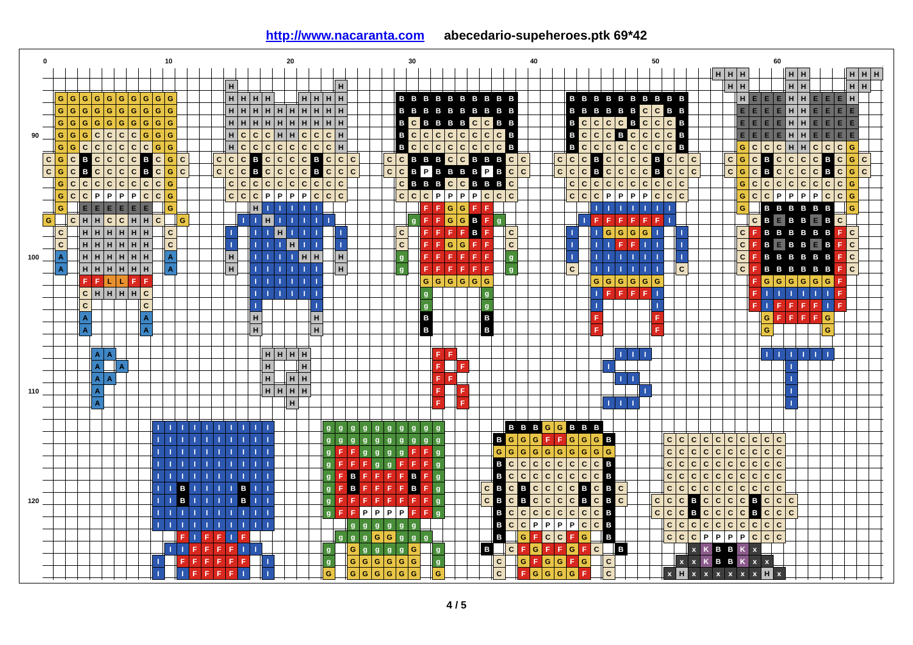http://www.nacaranta.com abecedario-supeheroes.ptk 69*42
| | 0 | | | | | | | | | | 10 | | | | | | | | | | 20 | | | | | | | | | | 30 | | | | | | | | | | 40 | | | | | | | | | | 50 | | | | | | | | | | 60 | | | | | | | | |
| --- | --- | --- | --- | --- | --- | --- | --- | --- | --- | --- | --- | --- | --- | --- | --- | --- | --- | --- | --- | --- | --- | --- | --- | --- | --- | --- | --- | --- | --- | --- | --- | --- | --- | --- | --- | --- | --- | --- | --- | --- | --- | --- | --- | --- | --- | --- | --- | --- | --- | --- | --- | --- | --- | --- | --- | --- | --- | --- | --- | --- | --- | --- | --- | --- | --- | --- | --- | --- | --- |
| | | | | | | | | | | | | | | | | | | | | | | | | | | | | | | | | | | | | | | | | | | | | | | | | | | | | | | | | H | H | H | | | | H | H | | | | H | H | H |
| | | | | | | | | | | | | | | | | H | | | | | | | | | H | | | | | | | | | | | | | | | | | | | | | | | | | | | | | | | | H | H | | | | H | H | | | | H | H | |
| | | G | G | G | G | G | G | G | G | G | G | | | | | H | H | H | H | | | H | H | H | H | | | | | B | B | B | B | B | B | B | B | B | B | | | | | B | B | B | B | B | B | B | B | B | B | | | | | H | E | E | E | H | H | E | E | E | H | | |
| | | G | G | G | G | G | G | G | G | G | G | | | | | H | H | H | H | H | H | H | H | H | H | | | | | B | B | B | B | B | B | B | B | B | B | | | | | B | B | B | B | B | B | C | C | B | B | | | | | E | E | E | E | H | H | E | E | E | E | | |
| | | G | G | G | G | G | G | G | G | G | G | | | | | H | H | H | H | H | H | H | H | H | H | | | | | B | C | B | B | B | B | C | C | B | B | | | | | B | C | C | C | C | B | C | C | C | B | | | | | E | E | E | E | H | H | E | E | E | E | | |
| 90 | | G | G | G | C | C | C | C | G | G | G | | | | | H | C | C | C | H | H | C | C | C | H | | | | | B | C | C | C | C | C | C | C | C | B | | | | | B | C | C | C | B | C | C | C | C | B | | | | | E | E | E | E | H | H | E | E | E | E | | |
| | | G | G | C | C | C | C | C | C | G | G | | | | | H | C | C | C | C | C | C | C | C | H | | | | | B | C | C | C | C | C | C | C | C | B | | | | | B | C | C | C | C | C | C | C | C | B | | | | | G | C | C | C | H | H | C | C | C | G | | |
| | C | G | C | B | C | C | C | C | B | C | G | C | | | C | C | C | B | C | C | C | C | B | C | C | C | | | C | C | B | B | B | C | C | B | B | B | C | C | | | C | C | C | B | C | C | C | C | B | C | C | C | | | C | G | C | B | C | C | C | C | B | C | G | C | |
| | C | G | C | B | C | C | C | C | B | C | G | C | | | C | C | C | B | C | C | C | C | B | C | C | C | | | C | C | B | P | B | B | B | B | P | B | C | C | | | C | C | C | B | C | C | C | C | B | C | C | C | | | C | G | C | B | C | C | C | C | B | C | G | C | |
| | | G | C | C | C | C | C | C | C | C | G | | | | | C | C | C | C | C | C | C | C | C | C | | | | | C | B | B | B | C | C | B | B | B | C | | | | | C | C | C | C | C | C | C | C | C | C | | | | | G | C | C | C | C | C | C | C | C | G | | |
| | | G | C | C | P | P | P | P | C | C | G | | | | | C | C | C | P | P | P | P | C | C | C | | | | | C | C | C | P | P | P | P | C | C | C | | | | | C | C | C | P | P | P | P | C | C | C | | | | | G | C | C | P | P | P | P | C | C | G | | |
| | | G | | E | E | E | E | E | E | | G | | | | | | | H | I | I | I | I | I | | | | | | | | | F | F | G | G | F | F | | | | | | | | | I | I | I | I | I | I | I | | | | | | G | | B | B | B | B | B | B | | G | | |
| | G | | C | H | H | C | C | H | H | C | | G | | | | | I | I | H | I | I | I | I | I | | | | | | | g | F | F | G | G | B | F | g | | | | | | | I | F | F | F | F | F | F | I | | | | | | | C | B | E | B | B | E | B | C | | | |
| | | C | | H | H | H | H | H | H | | C | | | | | I | | I | I | H | I | I | I | | I | | | | | C | | F | F | F | F | B | F | | C | | | | | I | | I | G | G | G | G | I | | I | | | | | C | F | B | B | B | B | B | B | F | C | | |
| | | C | | H | H | H | H | H | H | | C | | | | | I | | I | I | I | H | I | I | | I | | | | | C | | F | F | G | G | F | F | | C | | | | | I | | I | I | F | F | I | I | | I | | | | | C | F | B | E | B | B | E | B | F | C | | |
| 100 | | A | | H | H | H | H | H | H | | A | | | | | H | | I | I | I | I | H | H | | H | | | | | g | | F | F | F | F | F | F | | g | | | | | I | | I | I | I | I | I | I | | I | | | | | C | F | B | B | B | B | B | B | F | C | | |
| | | A | | H | H | H | H | H | H | | A | | | | | H | | I | I | I | I | I | I | | H | | | | | g | | F | F | F | F | F | F | | g | | | | | C | | I | I | I | I | I | I | | C | | | | | C | F | B | B | B | B | B | B | F | C | | |
| | | | | F | F | L | L | F | F | | | | | | | | | I | I | I | I | I | I | | | | | | | | | G | G | G | G | G | G | | | | | | | | | G | G | G | G | G | G | | | | | | | | F | G | G | G | G | G | G | F | | | |
| | | | | C | H | H | H | H | C | | | | | | | | | I | I | I | I | I | I | | | | | | | | | g | | | | | g | | | | | | | | | I | F | F | F | F | I | | | | | | | | F | I | I | I | I | I | I | F | | | |
| | | | | C | | | | | C | | | | | | | | | I | | | | | I | | | | | | | | | g | | | | | g | | | | | | | | | I | | | | | I | | | | | | | | F | I | F | F | F | F | I | F | | | |
| | | | | A | | | | | A | | | | | | | | | H | | | | | H | | | | | | | | | B | | | | | B | | | | | | | | | F | | | | | F | | | | | | | | | G | F | F | F | F | G | | | | |
| | | | | A | | | | | A | | | | | | | | | H | | | | | H | | | | | | | | | B | | | | | B | | | | | | | | | F | | | | | F | | | | | | | | | G | | | | | G | | | | |
| | | | | | A | A | | | | | | | | | | | | | H | H | H | H | | | | | | | | | | | F | F | | | | | | | | | | | | | | I | I | I | | | | | | | | | | I | I | I | I | I | I | | | | |
| | | | | | A | | A | | | | | | | | | | | | H | | | H | | | | | | | | | | | F | | F | | | | | | | | | | | | I | | | | | | | | | | | | | | | I | | | | | | | |
| | | | | | A | A | | | | | | | | | | | | | H | | H | H | | | | | | | | | | | F | F | | | | | | | | | | | | | | I | I | | | | | | | | | | | | | I | | | | | | | |
| 110 | | | | | A | | | | | | | | | | | | | | H | H | H | H | | | | | | | | | | | F | | F | | | | | | | | | | | | | | | I | | | | | | | | | | | | I | | | | | | | |
| | | | | | A | | | | | | | | | | | | | | | | H | | | | | | | | | | | | F | | F | | | | | | | | | | | | I | I | I | | | | | | | | | | | | | I | | | | | | | |
| | | | | | | | | | | I | I | I | I | I | I | I | I | I | I | | | | | g | g | g | g | g | g | g | g | g | g | | | | | | B | B | B | G | G | B | B | B | | | | | | | | | | | | | | | | | | | | | | | |
| | | | | | | | | | | I | I | I | I | I | I | I | I | I | I | | | | | g | g | g | g | g | g | g | g | g | g | | | | | B | G | G | G | F | F | G | G | G | B | | | | | C | C | C | C | C | C | C | C | C | C | | | | | | | | |
| | | | | | | | | | | I | I | I | I | I | I | I | I | I | I | | | | | g | F | F | g | g | g | g | F | F | g | | | | | G | G | G | G | G | G | G | G | G | G | | | | | C | C | C | C | C | C | C | C | C | C | | | | | | | | |
| | | | | | | | | | | I | I | I | I | I | I | I | I | I | I | | | | | g | F | F | F | g | g | F | F | F | g | | | | | B | C | C | C | C | C | C | C | C | B | | | | | C | C | C | C | C | C | C | C | C | C | | | | | | | | |
| | | | | | | | | | | I | I | I | I | I | I | I | I | I | I | | | | | g | F | B | F | F | F | F | B | F | g | | | | | B | C | C | C | C | C | C | C | C | B | | | | | C | C | C | C | C | C | C | C | C | C | | | | | | | | |
| | | | | | | | | | | I | I | B | I | I | I | I | B | I | I | | | | | g | F | B | F | F | F | F | B | F | g | | | | C | B | C | B | C | C | C | C | B | C | B | C | | | | C | C | C | C | C | C | C | C | C | C | | | | | | | | |
| 120 | | | | | | | | | | I | I | B | I | I | I | I | B | I | I | | | | | g | F | F | F | F | F | F | F | F | g | | | | C | B | C | B | C | C | C | C | B | C | B | C | | | C | C | C | B | C | C | C | C | B | C | C | C | | | | | | | |
| | | | | | | | | | | I | I | I | I | I | I | I | I | I | I | | | | | g | F | F | P | P | P | P | F | F | g | | | | | B | C | C | C | C | C | C | C | C | B | | | | C | C | C | B | C | C | C | C | B | C | C | C | | | | | | | |
| | | | | | | | | | | I | I | I | I | I | I | I | I | I | I | | | | | | | g | g | g | g | g | g | | | | | | | B | C | C | P | P | P | P | C | C | B | | | | | C | C | C | C | C | C | C | C | C | C | | | | | | | | |
| | | | | | | | | | | | | F | I | F | F | I | F | | | | | | | | g | g | g | G | G | g | g | g | | | | | | B | | G | F | C | C | F | G | | B | | | | | C | C | C | P | P | P | P | C | C | C | | | | | | | | |
| | | | | | | | | | | | I | I | F | F | F | F | I | I | | | | | | g | | G | g | g | g | g | G | | g | | | | B | | C | F | G | F | F | G | F | C | | B | | | | | | x | K | B | B | K | x | | | | | | | | | | |
| | | | | | | | | | | I | | F | F | F | F | F | F | | I | | | | | g | | G | G | G | G | G | G | | g | | | | | C | | G | F | G | G | F | G | | C | | | | | | x | x | K | B | B | K | x | x | | | | | | | | | |
| | | | | | | | | | | I | | I | F | F | F | F | I | | I | | | | | G | | G | G | G | G | G | G | | G | | | | | C | | F | G | G | G | G | F | | C | | | | | x | H | x | x | x | x | x | x | H | x | | | | | | | | |
4 / 5